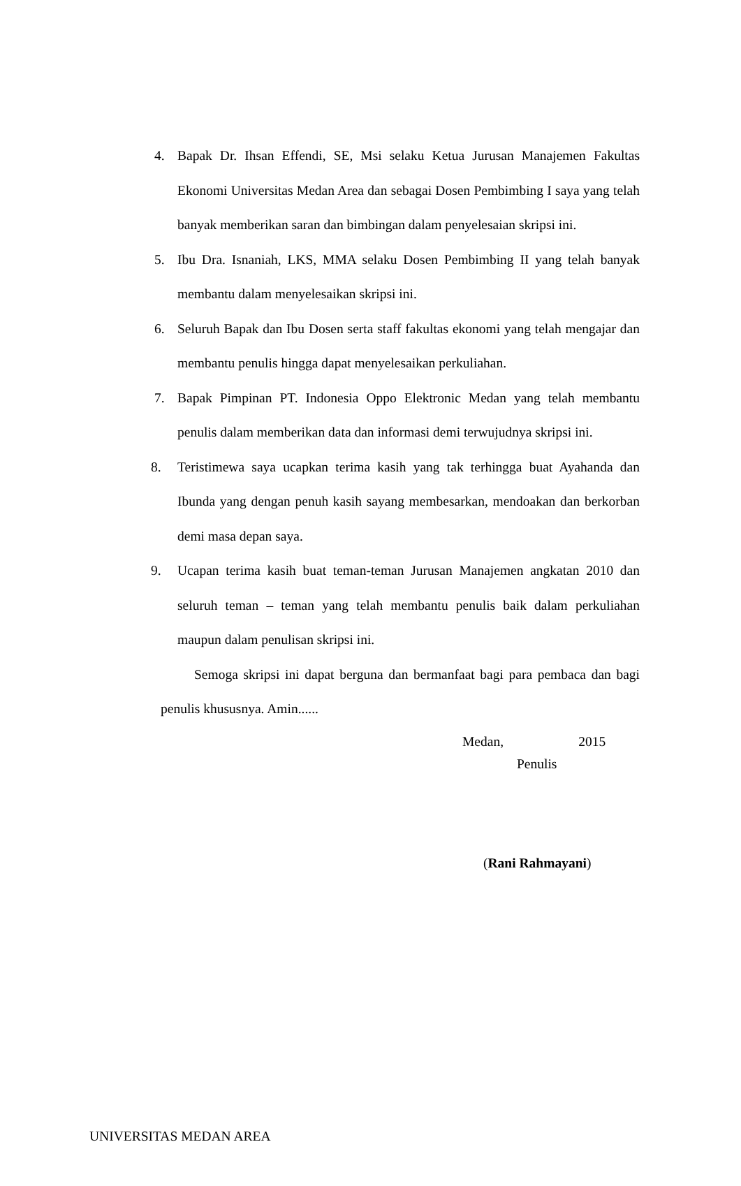4. Bapak Dr. Ihsan Effendi, SE, Msi selaku Ketua Jurusan Manajemen Fakultas Ekonomi Universitas Medan Area dan sebagai Dosen Pembimbing I saya yang telah banyak memberikan saran dan bimbingan dalam penyelesaian skripsi ini.
5. Ibu Dra. Isnaniah, LKS, MMA selaku Dosen Pembimbing II yang telah banyak membantu dalam menyelesaikan skripsi ini.
6. Seluruh Bapak dan Ibu Dosen serta staff fakultas ekonomi yang telah mengajar dan membantu penulis hingga dapat menyelesaikan perkuliahan.
7. Bapak Pimpinan PT. Indonesia Oppo Elektronic Medan yang telah membantu penulis dalam memberikan data dan informasi demi terwujudnya skripsi ini.
8. Teristimewa saya ucapkan terima kasih yang tak terhingga buat Ayahanda dan Ibunda yang dengan penuh kasih sayang membesarkan, mendoakan dan berkorban demi masa depan saya.
9. Ucapan terima kasih buat teman-teman Jurusan Manajemen angkatan 2010 dan seluruh teman – teman yang telah membantu penulis baik dalam perkuliahan maupun dalam penulisan skripsi ini.
Semoga skripsi ini dapat berguna dan bermanfaat bagi para pembaca dan bagi penulis khususnya. Amin......
Medan, 2015
Penulis
(Rani Rahmayani)
UNIVERSITAS MEDAN AREA